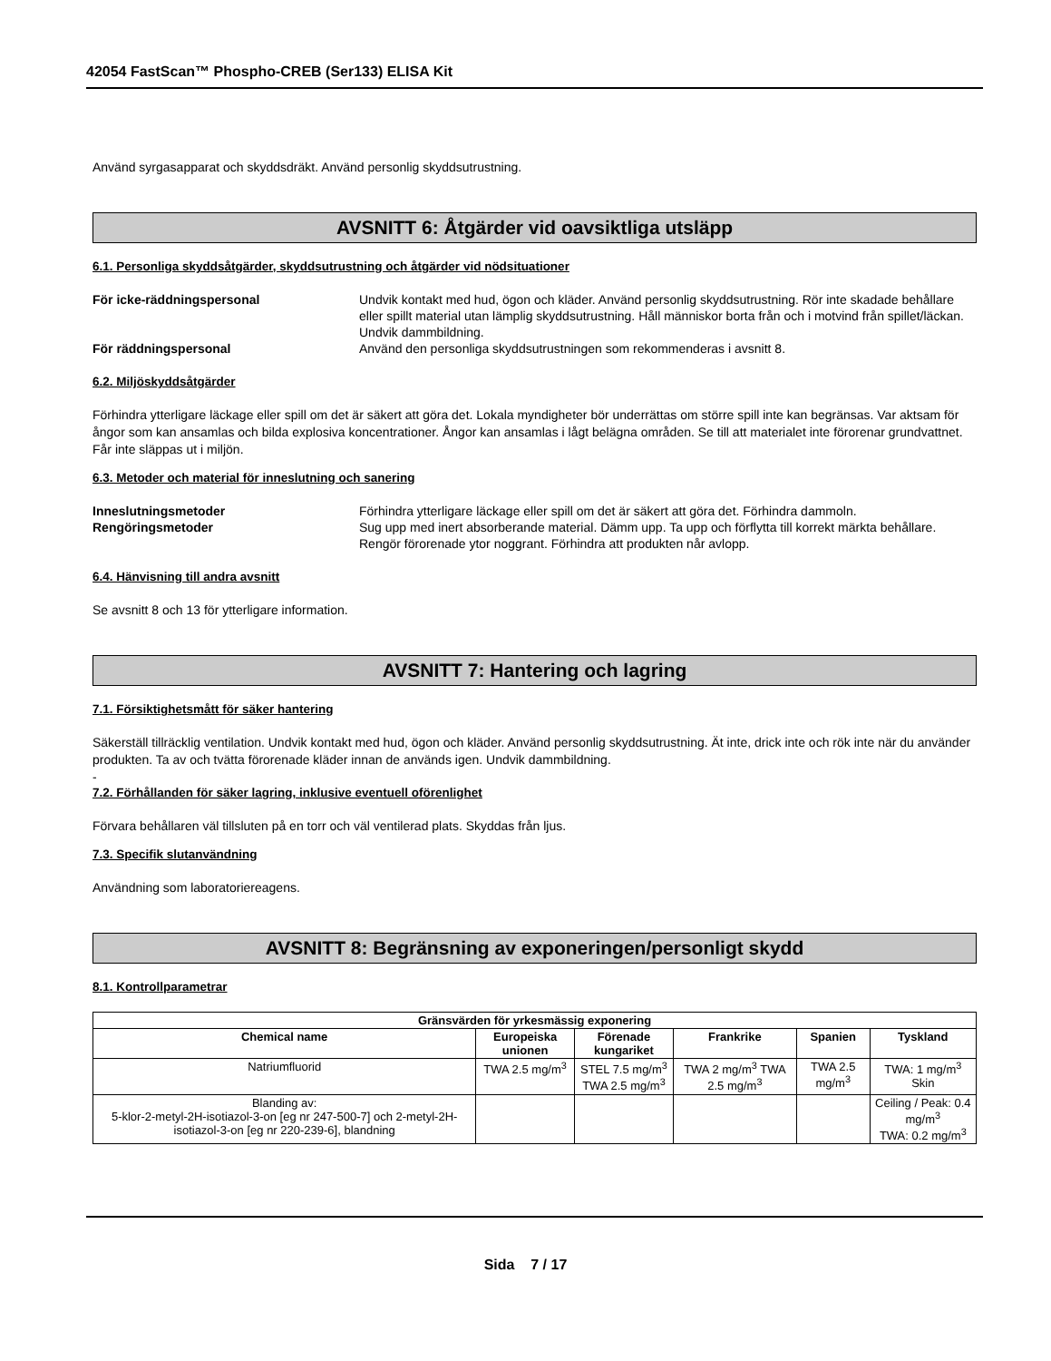42054 FastScan™ Phospho-CREB (Ser133) ELISA Kit
Använd syrgasapparat och skyddsdräkt. Använd personlig skyddsutrustning.
AVSNITT 6: Åtgärder vid oavsiktliga utsläpp
6.1. Personliga skyddsåtgärder, skyddsutrustning och åtgärder vid nödsituationer
För icke-räddningspersonal Undvik kontakt med hud, ögon och kläder. Använd personlig skyddsutrustning. Rör inte skadade behållare eller spillt material utan lämplig skyddsutrustning. Håll människor borta från och i motvind från spillet/läckan. Undvik dammbildning.
För räddningspersonal Använd den personliga skyddsutrustningen som rekommenderas i avsnitt 8.
6.2. Miljöskyddsåtgärder
Förhindra ytterligare läckage eller spill om det är säkert att göra det. Lokala myndigheter bör underrättas om större spill inte kan begränsas. Var aktsam för ångor som kan ansamlas och bilda explosiva koncentrationer. Ångor kan ansamlas i lågt belägna områden. Se till att materialet inte förorenar grundvattnet. Får inte släppas ut i miljön.
6.3. Metoder och material för inneslutning och sanering
Inneslutningsmetoder Förhindra ytterligare läckage eller spill om det är säkert att göra det. Förhindra dammoln.
Rengöringsmetoder Sug upp med inert absorberande material. Dämm upp. Ta upp och förflytta till korrekt märkta behållare. Rengör förorenade ytor noggrant. Förhindra att produkten når avlopp.
6.4. Hänvisning till andra avsnitt
Se avsnitt 8 och 13 för ytterligare information.
AVSNITT 7: Hantering och lagring
7.1. Försiktighetsmått för säker hantering
Säkerställ tillräcklig ventilation. Undvik kontakt med hud, ögon och kläder. Använd personlig skyddsutrustning. Ät inte, drick inte och rök inte när du använder produkten. Ta av och tvätta förorenade kläder innan de används igen. Undvik dammbildning.
-
7.2. Förhållanden för säker lagring, inklusive eventuell oförenlighet
Förvara behållaren väl tillsluten på en torr och väl ventilerad plats. Skyddas från ljus.
7.3. Specifik slutanvändning
Användning som laboratoriereagens.
AVSNITT 8: Begränsning av exponeringen/personligt skydd
8.1. Kontrollparametrar
| Gränsvärden för yrkesmässig exponering | | | | | |
| --- | --- | --- | --- | --- | --- |
| Chemical name | Europeiska unionen | Förenade kungariket | Frankrike | Spanien | Tyskland |
| Natriumfluorid | TWA 2.5 mg/m<sup>3</sup> | STEL 7.5 mg/m<sup>3</sup> TWA 2.5 mg/m<sup>3</sup> | TWA 2 mg/m<sup>3</sup> TWA 2.5 mg/m<sup>3</sup> | TWA 2.5 mg/m<sup>3</sup> | TWA: 1 mg/m<sup>3</sup> Skin |
| Blanding av: 5-klor-2-metyl-2H-isotiazol-3-on [eg nr 247-500-7] och 2-metyl-2H-isotiazol-3-on [eg nr 220-239-6], blandning | | | | | Ceiling / Peak: 0.4 mg/m<sup>3</sup> TWA: 0.2 mg/m<sup>3</sup> |
Sida 7 / 17